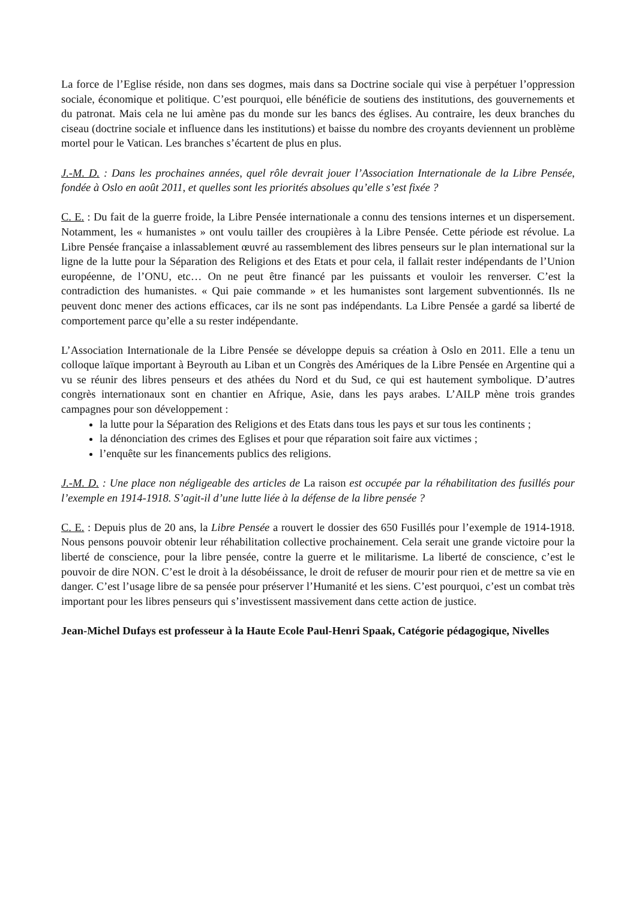La force de l’Eglise réside, non dans ses dogmes, mais dans sa Doctrine sociale qui vise à perpétuer l’oppression sociale, économique et politique. C’est pourquoi, elle bénéficie de soutiens des institutions, des gouvernements et du patronat. Mais cela ne lui amène pas du monde sur les bancs des églises. Au contraire, les deux branches du ciseau (doctrine sociale et influence dans les institutions) et baisse du nombre des croyants deviennent un problème mortel pour le Vatican. Les branches s’écartent de plus en plus.
J.-M. D. : Dans les prochaines années, quel rôle devrait jouer l’Association Internationale de la Libre Pensée, fondée à Oslo en août 2011, et quelles sont les priorités absolues qu’elle s’est fixée ?
C. E. : Du fait de la guerre froide, la Libre Pensée internationale a connu des tensions internes et un dispersement. Notamment, les « humanistes » ont voulu tailler des croupières à la Libre Pensée. Cette période est révolue. La Libre Pensée française a inlassablement œuvré au rassemblement des libres penseurs sur le plan international sur la ligne de la lutte pour la Séparation des Religions et des Etats et pour cela, il fallait rester indépendants de l’Union européenne, de l’ONU, etc… On ne peut être financé par les puissants et vouloir les renverser. C’est la contradiction des humanistes. « Qui paie commande » et les humanistes sont largement subventionnés. Ils ne peuvent donc mener des actions efficaces, car ils ne sont pas indépendants. La Libre Pensée a gardé sa liberté de comportement parce qu’elle a su rester indépendante.
L’Association Internationale de la Libre Pensée se développe depuis sa création à Oslo en 2011. Elle a tenu un colloque laïque important à Beyrouth au Liban et un Congrès des Amériques de la Libre Pensée en Argentine qui a vu se réunir des libres penseurs et des athées du Nord et du Sud, ce qui est hautement symbolique. D’autres congrès internationaux sont en chantier en Afrique, Asie, dans les pays arabes. L’AILP mène trois grandes campagnes pour son développement :
la lutte pour la Séparation des Religions et des Etats dans tous les pays et sur tous les continents ;
la dénonciation des crimes des Eglises et pour que réparation soit faire aux victimes ;
l’enquête sur les financements publics des religions.
J.-M. D. : Une place non négligeable des articles de La raison est occupée par la réhabilitation des fusillés pour l’exemple en 1914-1918. S’agit-il d’une lutte liée à la défense de la libre pensée ?
C. E. : Depuis plus de 20 ans, la Libre Pensée a rouvert le dossier des 650 Fusillés pour l’exemple de 1914-1918. Nous pensons pouvoir obtenir leur réhabilitation collective prochainement. Cela serait une grande victoire pour la liberté de conscience, pour la libre pensée, contre la guerre et le militarisme. La liberté de conscience, c’est le pouvoir de dire NON. C’est le droit à la désobéissance, le droit de refuser de mourir pour rien et de mettre sa vie en danger. C’est l’usage libre de sa pensée pour préserver l’Humanité et les siens. C’est pourquoi, c’est un combat très important pour les libres penseurs qui s’investissent massivement dans cette action de justice.
Jean-Michel Dufays est professeur à la Haute Ecole Paul-Henri Spaak, Catégorie pédagogique, Nivelles